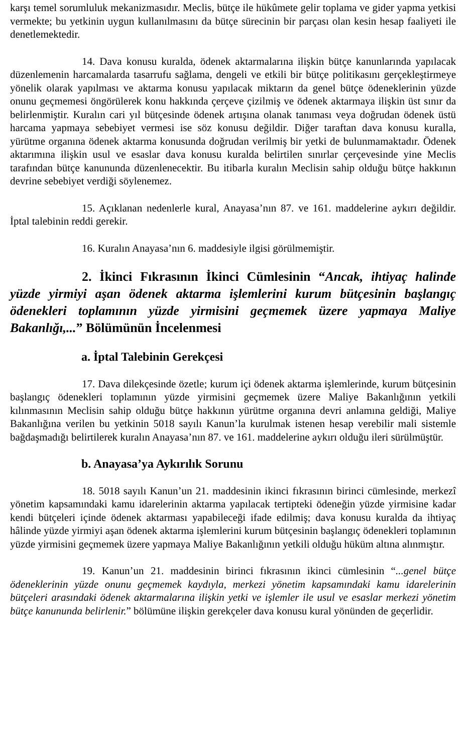karşı temel sorumluluk mekanizmasıdır. Meclis, bütçe ile hükûmete gelir toplama ve gider yapma yetkisi vermekte; bu yetkinin uygun kullanılmasını da bütçe sürecinin bir parçası olan kesin hesap faaliyeti ile denetlemektedir.
14. Dava konusu kuralda, ödenek aktarmalarına ilişkin bütçe kanunlarında yapılacak düzenlemenin harcamalarda tasarrufu sağlama, dengeli ve etkili bir bütçe politikasını gerçekleştirmeye yönelik olarak yapılması ve aktarma konusu yapılacak miktarın da genel bütçe ödeneklerinin yüzde onunu geçmemesi öngörülerek konu hakkında çerçeve çizilmiş ve ödenek aktarmaya ilişkin üst sınır da belirlenmiştir. Kuralın cari yıl bütçesinde ödenek artışına olanak tanıması veya doğrudan ödenek üstü harcama yapmaya sebebiyet vermesi ise söz konusu değildir. Diğer taraftan dava konusu kuralla, yürütme organına ödenek aktarma konusunda doğrudan verilmiş bir yetki de bulunmamaktadır. Ödenek aktarımına ilişkin usul ve esaslar dava konusu kuralda belirtilen sınırlar çerçevesinde yine Meclis tarafından bütçe kanununda düzenlenecektir. Bu itibarla kuralın Meclisin sahip olduğu bütçe hakkının devrine sebebiyet verdiği söylenemez.
15. Açıklanan nedenlerle kural, Anayasa’nın 87. ve 161. maddelerine aykırı değildir. İptal talebinin reddi gerekir.
16. Kuralın Anayasa’nın 6. maddesiyle ilgisi görülmemiştir.
2. İkinci Fıkrasının İkinci Cümlesinin “Ancak, ihtiyaç halinde yüzde yirmiyi aşan ödenek aktarma işlemlerini kurum bütçesinin başlangıç ödenekleri toplamının yüzde yirmisini geçmemek üzere yapmaya Maliye Bakanlığı,...” Bölümünün İncelenmesi
a. İptal Talebinin Gerekçesi
17. Dava dilekçesinde özetle; kurum içi ödenek aktarma işlemlerinde, kurum bütçesinin başlangıç ödenekleri toplamının yüzde yirmisini geçmemek üzere Maliye Bakanlığının yetkili kılınmasının Meclisin sahip olduğu bütçe hakkının yürütme organına devri anlamına geldiği, Maliye Bakanlığına verilen bu yetkinin 5018 sayılı Kanun’la kurulmak istenen hesap verebilir mali sistemle bağdaşmadığı belirtilerek kuralın Anayasa’nın 87. ve 161. maddelerine aykırı olduğu ileri sürülmüştür.
b. Anayasa’ya Aykırılık Sorunu
18. 5018 sayılı Kanun’un 21. maddesinin ikinci fıkrasının birinci cümlesinde, merkezî yönetim kapsamındaki kamu idarelerinin aktarma yapılacak tertipteki ödeneğin yüzde yirmisine kadar kendi bütçeleri içinde ödenek aktarması yapabileceği ifade edilmiş; dava konusu kuralda da ihtiyaç hâlinde yüzde yirmiyi aşan ödenek aktarma işlemlerini kurum bütçesinin başlangıç ödenekleri toplamının yüzde yirmisini geçmemek üzere yapmaya Maliye Bakanlığının yetkili olduğu hüküm altına alınmıştır.
19. Kanun’un 21. maddesinin birinci fıkrasının ikinci cümlesinin “...genel bütçe ödeneklerinin yüzde onunu geçmemek kaydıyla, merkezi yönetim kapsamındaki kamu idarelerinin bütçeleri arasındaki ödenek aktarmalarına ilişkin yetki ve işlemler ile usul ve esaslar merkezi yönetim bütçe kanununda belirlenir.” bölümüne ilişkin gerekçeler dava konusu kural yönünden de geçerlidir.